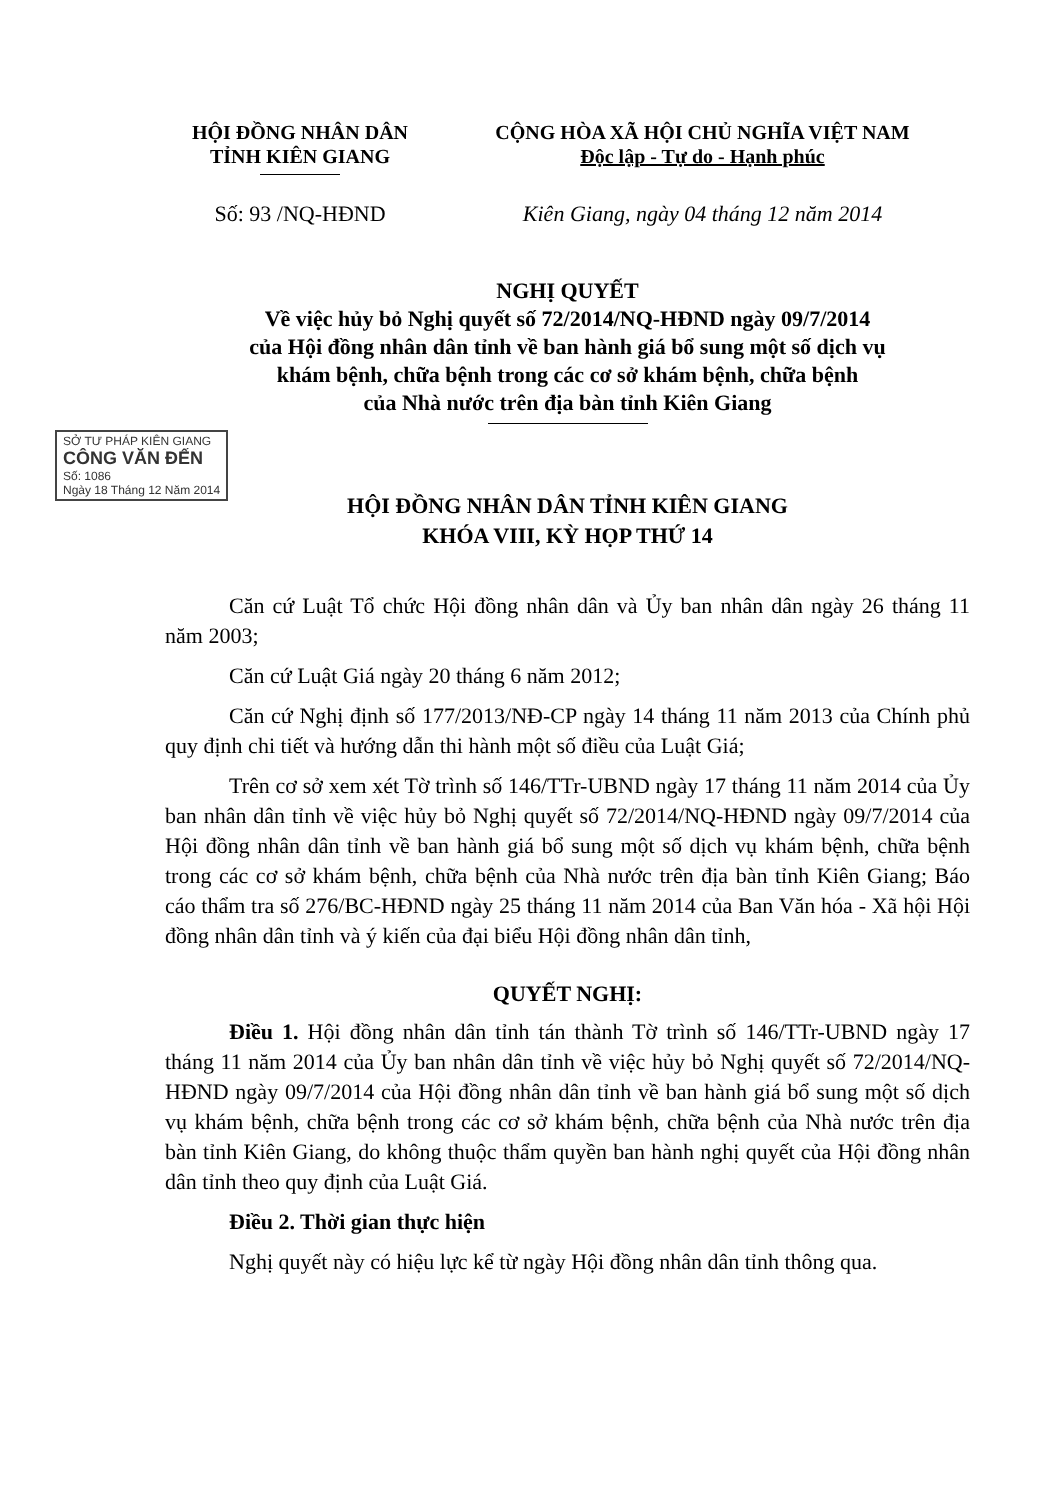HỘI ĐỒNG NHÂN DÂN
TỈNH KIÊN GIANG
CỘNG HÒA XÃ HỘI CHỦ NGHĨA VIỆT NAM
Độc lập - Tự do - Hạnh phúc
Số: 93 /NQ-HĐND Kiên Giang, ngày 04 tháng 12 năm 2014
NGHỊ QUYẾT
Về việc hủy bỏ Nghị quyết số 72/2014/NQ-HĐND ngày 09/7/2014
của Hội đồng nhân dân tỉnh về ban hành giá bổ sung một số dịch vụ
khám bệnh, chữa bệnh trong các cơ sở khám bệnh, chữa bệnh
của Nhà nước trên địa bàn tỉnh Kiên Giang
SỞ TƯ PHÁP KIÊN GIANG
CÔNG VĂN ĐẾN
Số: 1086
Ngày 18 Tháng 12 Năm 2014
HỘI ĐỒNG NHÂN DÂN TỈNH KIÊN GIANG
KHÓA VIII, KỲ HỌP THỨ 14
Căn cứ Luật Tổ chức Hội đồng nhân dân và Ủy ban nhân dân ngày 26 tháng 11 năm 2003;
Căn cứ Luật Giá ngày 20 tháng 6 năm 2012;
Căn cứ Nghị định số 177/2013/NĐ-CP ngày 14 tháng 11 năm 2013 của Chính phủ quy định chi tiết và hướng dẫn thi hành một số điều của Luật Giá;
Trên cơ sở xem xét Tờ trình số 146/TTr-UBND ngày 17 tháng 11 năm 2014 của Ủy ban nhân dân tỉnh về việc hủy bỏ Nghị quyết số 72/2014/NQ-HĐND ngày 09/7/2014 của Hội đồng nhân dân tỉnh về ban hành giá bổ sung một số dịch vụ khám bệnh, chữa bệnh trong các cơ sở khám bệnh, chữa bệnh của Nhà nước trên địa bàn tỉnh Kiên Giang; Báo cáo thẩm tra số 276/BC-HĐND ngày 25 tháng 11 năm 2014 của Ban Văn hóa - Xã hội Hội đồng nhân dân tỉnh và ý kiến của đại biểu Hội đồng nhân dân tỉnh,
QUYẾT NGHỊ:
Điều 1. Hội đồng nhân dân tỉnh tán thành Tờ trình số 146/TTr-UBND ngày 17 tháng 11 năm 2014 của Ủy ban nhân dân tỉnh về việc hủy bỏ Nghị quyết số 72/2014/NQ-HĐND ngày 09/7/2014 của Hội đồng nhân dân tỉnh về ban hành giá bổ sung một số dịch vụ khám bệnh, chữa bệnh trong các cơ sở khám bệnh, chữa bệnh của Nhà nước trên địa bàn tỉnh Kiên Giang, do không thuộc thẩm quyền ban hành nghị quyết của Hội đồng nhân dân tỉnh theo quy định của Luật Giá.
Điều 2. Thời gian thực hiện
Nghị quyết này có hiệu lực kể từ ngày Hội đồng nhân dân tỉnh thông qua.